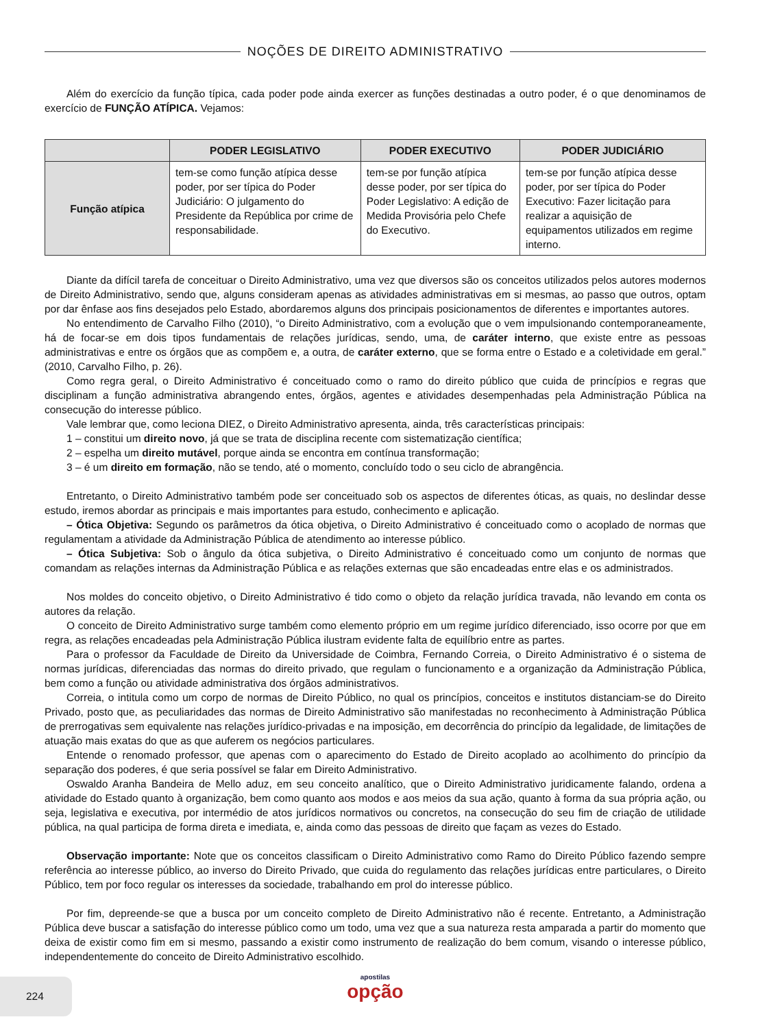NOÇÕES DE DIREITO ADMINISTRATIVO
Além do exercício da função típica, cada poder pode ainda exercer as funções destinadas a outro poder, é o que denominamos de exercício de FUNÇÃO ATÍPICA. Vejamos:
| | PODER LEGISLATIVO | PODER EXECUTIVO | PODER JUDICIÁRIO |
| --- | --- | --- | --- |
| Função atípica | tem-se como função atípica desse poder, por ser típica do Poder Judiciário: O julgamento do Presidente da República por crime de responsabilidade. | tem-se por função atípica desse poder, por ser típica do Poder Legislativo: A edição de Medida Provisória pelo Chefe do Executivo. | tem-se por função atípica desse poder, por ser típica do Poder Executivo: Fazer licitação para realizar a aquisição de equipamentos utilizados em regime interno. |
Diante da difícil tarefa de conceituar o Direito Administrativo, uma vez que diversos são os conceitos utilizados pelos autores modernos de Direito Administrativo, sendo que, alguns consideram apenas as atividades administrativas em si mesmas, ao passo que outros, optam por dar ênfase aos fins desejados pelo Estado, abordaremos alguns dos principais posicionamentos de diferentes e importantes autores.
No entendimento de Carvalho Filho (2010), “o Direito Administrativo, com a evolução que o vem impulsionando contemporaneamente, há de focar-se em dois tipos fundamentais de relações jurídicas, sendo, uma, de caráter interno, que existe entre as pessoas administrativas e entre os órgãos que as compõem e, a outra, de caráter externo, que se forma entre o Estado e a coletividade em geral.” (2010, Carvalho Filho, p. 26).
Como regra geral, o Direito Administrativo é conceituado como o ramo do direito público que cuida de princípios e regras que disciplinam a função administrativa abrangendo entes, órgãos, agentes e atividades desempenhadas pela Administração Pública na consecução do interesse público.
Vale lembrar que, como leciona DIEZ, o Direito Administrativo apresenta, ainda, três características principais:
1 – constitui um direito novo, já que se trata de disciplina recente com sistematização científica;
2 – espelha um direito mutável, porque ainda se encontra em contínua transformação;
3 – é um direito em formação, não se tendo, até o momento, concluído todo o seu ciclo de abrangência.
Entretanto, o Direito Administrativo também pode ser conceituado sob os aspectos de diferentes óticas, as quais, no deslindar desse estudo, iremos abordar as principais e mais importantes para estudo, conhecimento e aplicação.
– Ótica Objetiva: Segundo os parâmetros da ótica objetiva, o Direito Administrativo é conceituado como o acoplado de normas que regulamentam a atividade da Administração Pública de atendimento ao interesse público.
– Ótica Subjetiva: Sob o ângulo da ótica subjetiva, o Direito Administrativo é conceituado como um conjunto de normas que comandam as relações internas da Administração Pública e as relações externas que são encadeadas entre elas e os administrados.
Nos moldes do conceito objetivo, o Direito Administrativo é tido como o objeto da relação jurídica travada, não levando em conta os autores da relação.
O conceito de Direito Administrativo surge também como elemento próprio em um regime jurídico diferenciado, isso ocorre por que em regra, as relações encadeadas pela Administração Pública ilustram evidente falta de equilíbrio entre as partes.
Para o professor da Faculdade de Direito da Universidade de Coimbra, Fernando Correia, o Direito Administrativo é o sistema de normas jurídicas, diferenciadas das normas do direito privado, que regulam o funcionamento e a organização da Administração Pública, bem como a função ou atividade administrativa dos órgãos administrativos.
Correia, o intitula como um corpo de normas de Direito Público, no qual os princípios, conceitos e institutos distanciam-se do Direito Privado, posto que, as peculiaridades das normas de Direito Administrativo são manifestadas no reconhecimento à Administração Pública de prerrogativas sem equivalente nas relações jurídico-privadas e na imposição, em decorrência do princípio da legalidade, de limitações de atuação mais exatas do que as que auferem os negócios particulares.
Entende o renomado professor, que apenas com o aparecimento do Estado de Direito acoplado ao acolhimento do princípio da separação dos poderes, é que seria possível se falar em Direito Administrativo.
Oswaldo Aranha Bandeira de Mello aduz, em seu conceito analítico, que o Direito Administrativo juridicamente falando, ordena a atividade do Estado quanto à organização, bem como quanto aos modos e aos meios da sua ação, quanto à forma da sua própria ação, ou seja, legislativa e executiva, por intermédio de atos jurídicos normativos ou concretos, na consecução do seu fim de criação de utilidade pública, na qual participa de forma direta e imediata, e, ainda como das pessoas de direito que façam as vezes do Estado.
Observação importante: Note que os conceitos classificam o Direito Administrativo como Ramo do Direito Público fazendo sempre referência ao interesse público, ao inverso do Direito Privado, que cuida do regulamento das relações jurídicas entre particulares, o Direito Público, tem por foco regular os interesses da sociedade, trabalhando em prol do interesse público.
Por fim, depreende-se que a busca por um conceito completo de Direito Administrativo não é recente. Entretanto, a Administração Pública deve buscar a satisfação do interesse público como um todo, uma vez que a sua natureza resta amparada a partir do momento que deixa de existir como fim em si mesmo, passando a existir como instrumento de realização do bem comum, visando o interesse público, independentemente do conceito de Direito Administrativo escolhido.
224
apostilas
opção